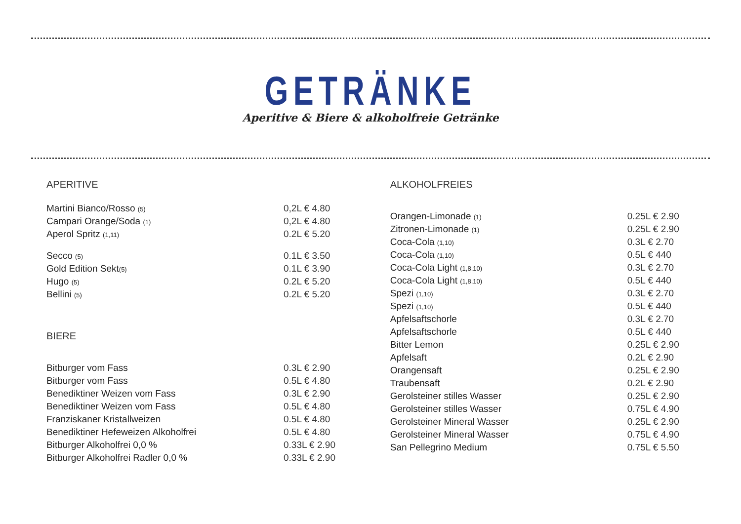GETRÄNKE
Aperitive & Biere & alkoholfreie Getränke
APERITIVE
| Martini Bianco/Rosso (5) | 0,2L € 4.80 |
| Campari Orange/Soda (1) | 0,2L € 4.80 |
| Aperol Spritz (1,11) | 0.2L € 5.20 |
| Secco (5) | 0.1L € 3.50 |
| Gold Edition Sekt (5) | 0.1L € 3.90 |
| Hugo (5) | 0.2L € 5.20 |
| Bellini (5) | 0.2L € 5.20 |
BIERE
| Bitburger vom Fass | 0.3L € 2.90 |
| Bitburger vom Fass | 0.5L € 4.80 |
| Benediktiner Weizen vom Fass | 0.3L € 2.90 |
| Benediktiner Weizen vom Fass | 0.5L € 4.80 |
| Franziskaner Kristallweizen | 0.5L € 4.80 |
| Benediktiner Hefeweizen Alkoholfrei | 0.5L € 4.80 |
| Bitburger Alkoholfrei 0,0 % | 0.33L € 2.90 |
| Bitburger Alkoholfrei Radler 0,0 % | 0.33L € 2.90 |
ALKOHOLFREIES
| Orangen-Limonade (1) | 0.25L € 2.90 |
| Zitronen-Limonade (1) | 0.25L € 2.90 |
| Coca-Cola (1,10) | 0.3L € 2.70 |
| Coca-Cola (1,10) | 0.5L € 440 |
| Coca-Cola Light (1,8,10) | 0.3L € 2.70 |
| Coca-Cola Light (1,8,10) | 0.5L € 440 |
| Spezi (1,10) | 0.3L € 2.70 |
| Spezi (1,10) | 0.5L € 440 |
| Apfelsaftschorle | 0.3L € 2.70 |
| Apfelsaftschorle | 0.5L € 440 |
| Bitter Lemon | 0.25L € 2.90 |
| Apfelsaft | 0.2L € 2.90 |
| Orangensaft | 0.25L € 2.90 |
| Traubensaft | 0.2L € 2.90 |
| Gerolsteiner stilles Wasser | 0.25L € 2.90 |
| Gerolsteiner stilles Wasser | 0.75L € 4.90 |
| Gerolsteiner Mineral Wasser | 0.25L € 2.90 |
| Gerolsteiner Mineral Wasser | 0.75L € 4.90 |
| San Pellegrino Medium | 0.75L € 5.50 |